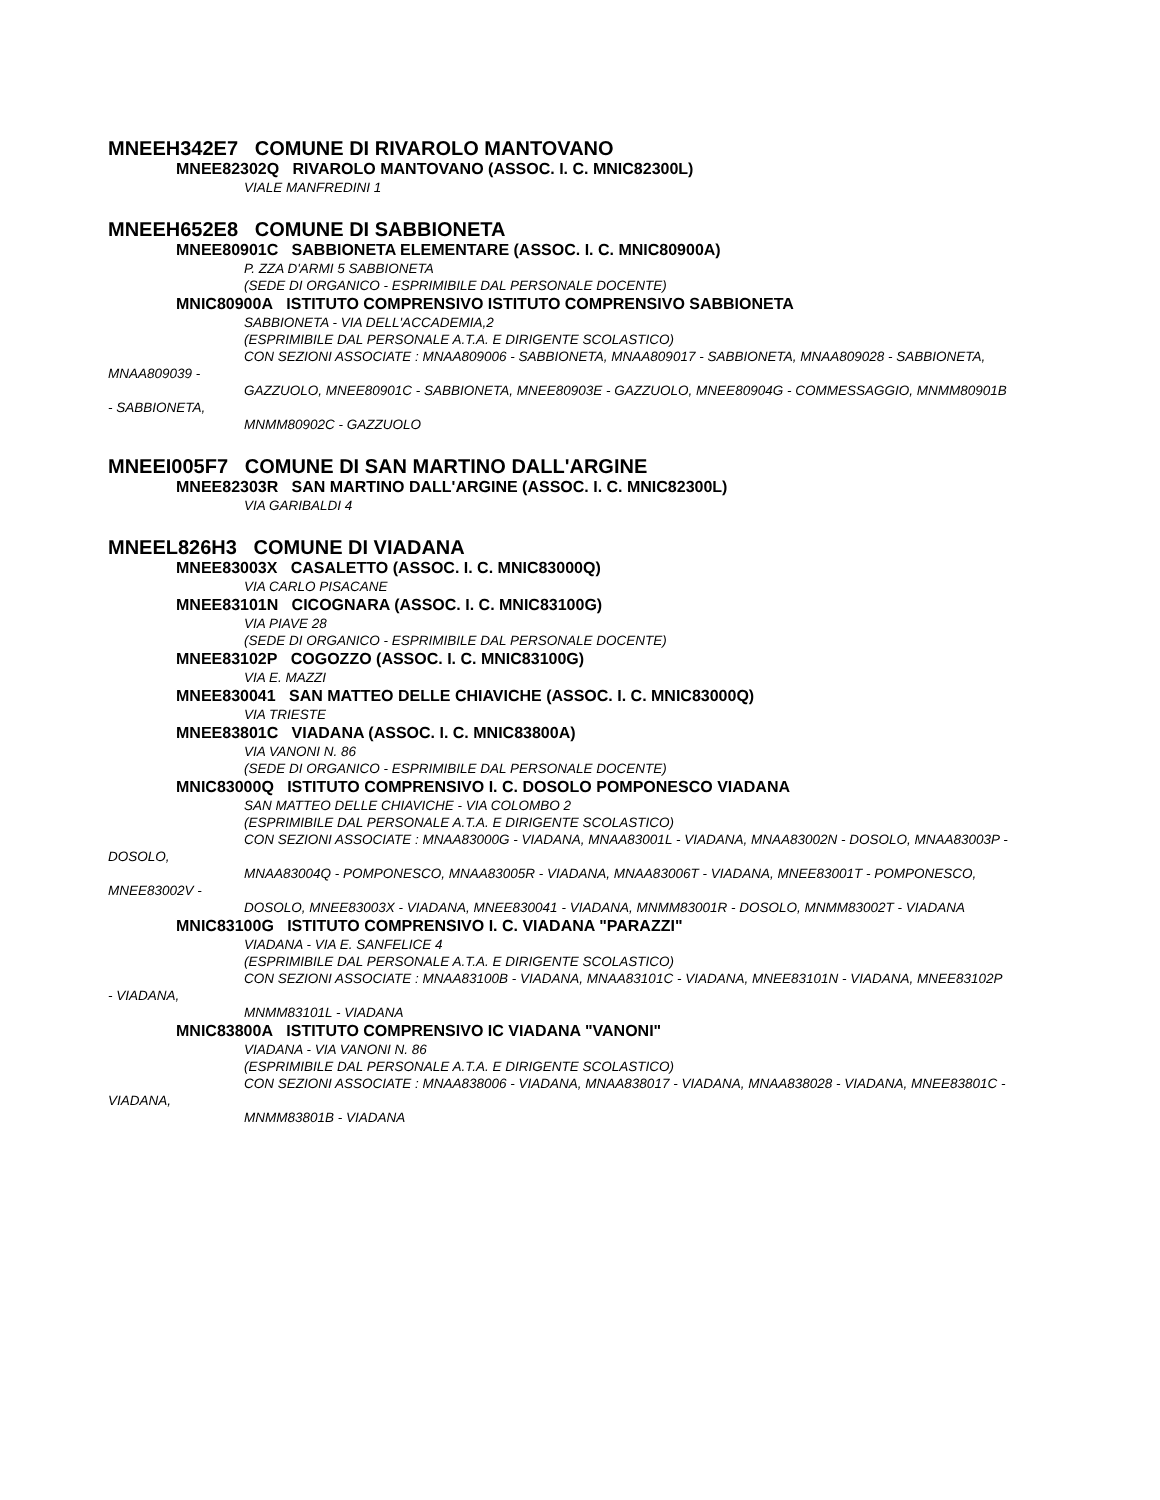MNEEH342E7 COMUNE DI RIVAROLO MANTOVANO
MNEE82302Q RIVAROLO MANTOVANO (ASSOC. I. C. MNIC82300L)
VIALE MANFREDINI 1
MNEEH652E8 COMUNE DI SABBIONETA
MNEE80901C SABBIONETA ELEMENTARE (ASSOC. I. C. MNIC80900A)
P. ZZA D'ARMI 5 SABBIONETA
(SEDE DI ORGANICO - ESPRIMIBILE DAL PERSONALE DOCENTE)
MNIC80900A ISTITUTO COMPRENSIVO ISTITUTO COMPRENSIVO SABBIONETA
SABBIONETA - VIA DELL'ACCADEMIA,2
(ESPRIMIBILE DAL PERSONALE A.T.A. E DIRIGENTE SCOLASTICO)
CON SEZIONI ASSOCIATE : MNAA809006 - SABBIONETA, MNAA809017 - SABBIONETA, MNAA809028 - SABBIONETA, MNAA809039 -
GAZZUOLO, MNEE80901C - SABBIONETA, MNEE80903E - GAZZUOLO, MNEE80904G - COMMESSAGGIO, MNMM80901B - SABBIONETA,
MNMM80902C - GAZZUOLO
MNEEI005F7 COMUNE DI SAN MARTINO DALL'ARGINE
MNEE82303R SAN MARTINO DALL'ARGINE (ASSOC. I. C. MNIC82300L)
VIA GARIBALDI 4
MNEEL826H3 COMUNE DI VIADANA
MNEE83003X CASALETTO (ASSOC. I. C. MNIC83000Q)
VIA CARLO PISACANE
MNEE83101N CICOGNARA (ASSOC. I. C. MNIC83100G)
VIA PIAVE 28
(SEDE DI ORGANICO - ESPRIMIBILE DAL PERSONALE DOCENTE)
MNEE83102P COGOZZO (ASSOC. I. C. MNIC83100G)
VIA E. MAZZI
MNEE830041 SAN MATTEO DELLE CHIAVICHE (ASSOC. I. C. MNIC83000Q)
VIA TRIESTE
MNEE83801C VIADANA (ASSOC. I. C. MNIC83800A)
VIA VANONI N. 86
(SEDE DI ORGANICO - ESPRIMIBILE DAL PERSONALE DOCENTE)
MNIC83000Q ISTITUTO COMPRENSIVO I. C. DOSOLO POMPONESCO VIADANA
SAN MATTEO DELLE CHIAVICHE - VIA COLOMBO 2
(ESPRIMIBILE DAL PERSONALE A.T.A. E DIRIGENTE SCOLASTICO)
CON SEZIONI ASSOCIATE : MNAA83000G - VIADANA, MNAA83001L - VIADANA, MNAA83002N - DOSOLO, MNAA83003P - DOSOLO,
MNAA83004Q - POMPONESCO, MNAA83005R - VIADANA, MNAA83006T - VIADANA, MNEE83001T - POMPONESCO, MNEE83002V -
DOSOLO, MNEE83003X - VIADANA, MNEE830041 - VIADANA, MNMM83001R - DOSOLO, MNMM83002T - VIADANA
MNIC83100G ISTITUTO COMPRENSIVO I. C. VIADANA "PARAZZI"
VIADANA - VIA E. SANFELICE 4
(ESPRIMIBILE DAL PERSONALE A.T.A. E DIRIGENTE SCOLASTICO)
CON SEZIONI ASSOCIATE : MNAA83100B - VIADANA, MNAA83101C - VIADANA, MNEE83101N - VIADANA, MNEE83102P - VIADANA,
MNMM83101L - VIADANA
MNIC83800A ISTITUTO COMPRENSIVO IC VIADANA "VANONI"
VIADANA - VIA VANONI N. 86
(ESPRIMIBILE DAL PERSONALE A.T.A. E DIRIGENTE SCOLASTICO)
CON SEZIONI ASSOCIATE : MNAA838006 - VIADANA, MNAA838017 - VIADANA, MNAA838028 - VIADANA, MNEE83801C - VIADANA,
MNMM83801B - VIADANA